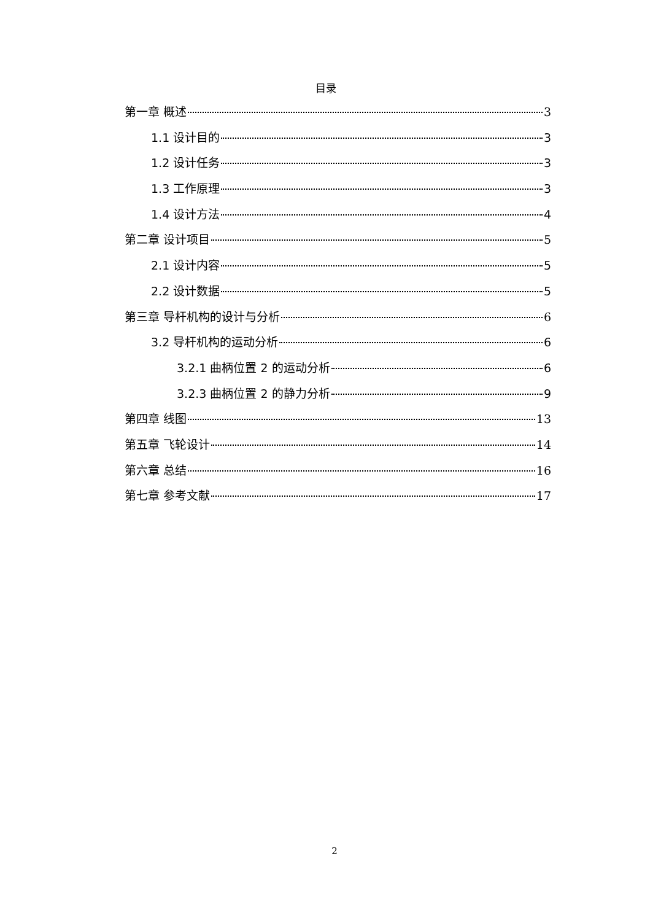目录
第一章 概述 3
1.1 设计目的 3
1.2 设计任务 3
1.3 工作原理 3
1.4 设计方法 4
第二章 设计项目 5
2.1 设计内容 5
2.2 设计数据 5
第三章 导杆机构的设计与分析 6
3.2 导杆机构的运动分析 6
3.2.1 曲柄位置 2 的运动分析 6
3.2.3 曲柄位置 2 的静力分析 9
第四章 线图 13
第五章 飞轮设计 14
第六章 总结 16
第七章 参考文献 17
2